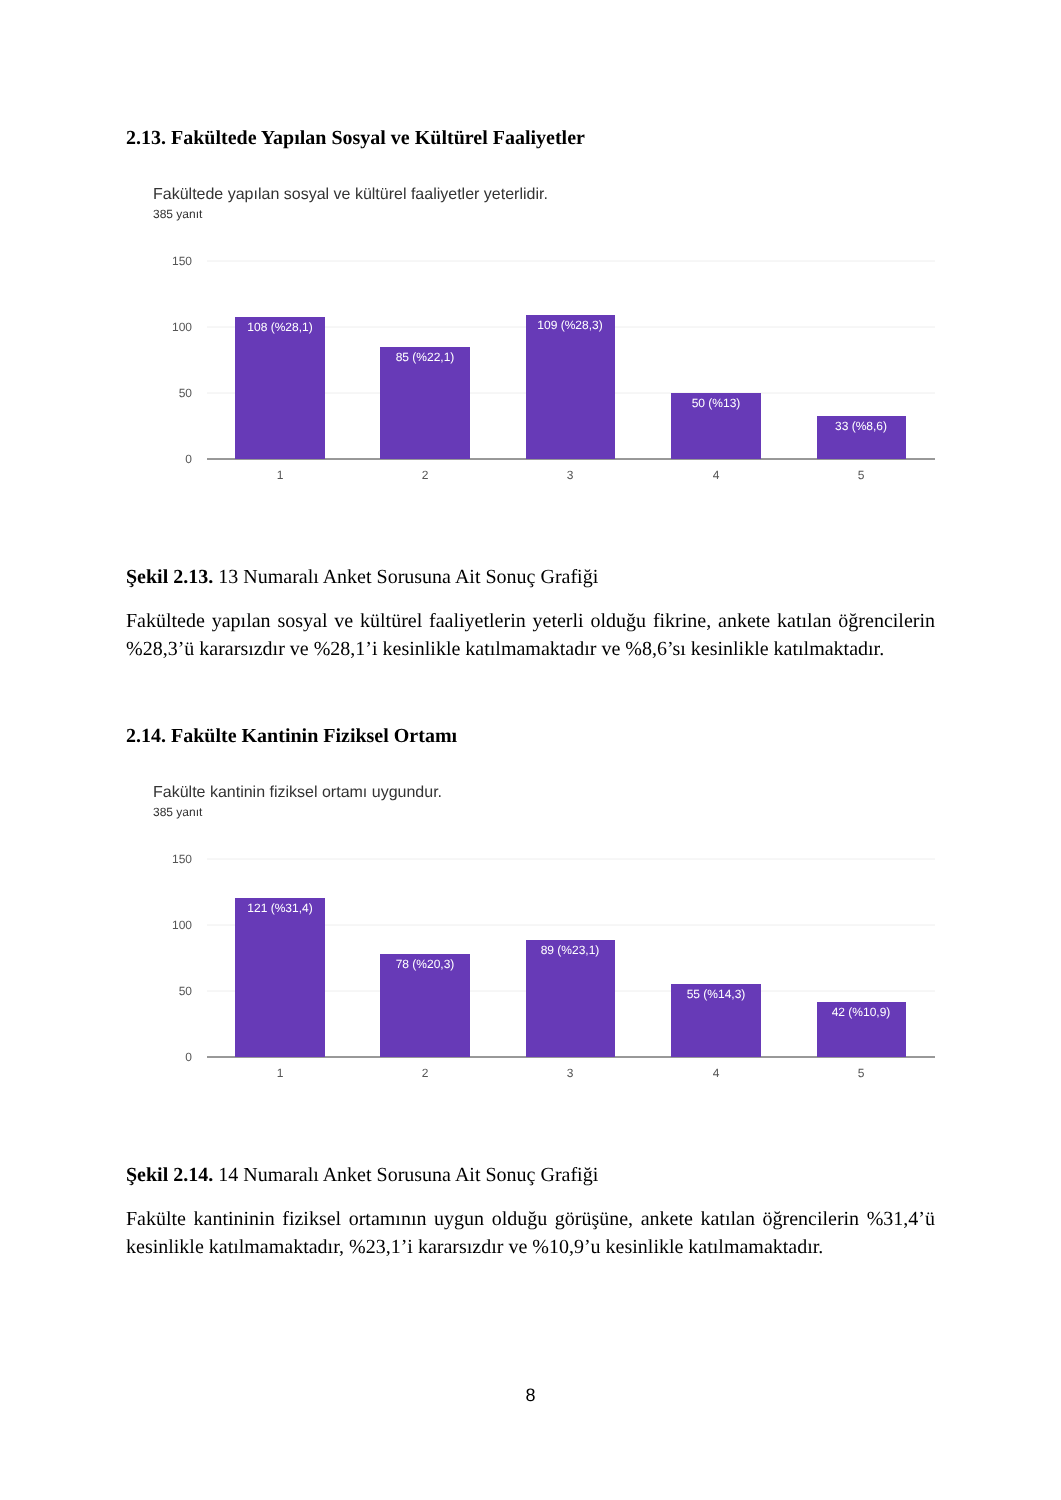2.13. Fakültede Yapılan Sosyal ve Kültürel Faaliyetler
Fakültede yapılan sosyal ve kültürel faaliyetler yeterlidir.
385 yanıt
150
100
50
0
108 (%28,1)
85 (%22,1)
109 (%28,3)
50 (%13)
33 (%8,6)
1
2
3
4
5
Şekil 2.13. 13 Numaralı Anket Sorusuna Ait Sonuç Grafiği
Fakültede yapılan sosyal ve kültürel faaliyetlerin yeterli olduğu fikrine, ankete katılan öğrencilerin %28,3’ü kararsızdır ve %28,1’i kesinlikle katılmamaktadır ve %8,6’sı kesinlikle katılmaktadır.
2.14. Fakülte Kantinin Fiziksel Ortamı
Fakülte kantinin fiziksel ortamı uygundur.
385 yanıt
150
100
50
0
121 (%31,4)
78 (%20,3)
89 (%23,1)
55 (%14,3)
42 (%10,9)
1
2
3
4
5
Şekil 2.14. 14 Numaralı Anket Sorusuna Ait Sonuç Grafiği
Fakülte kantininin fiziksel ortamının uygun olduğu görüşüne, ankete katılan öğrencilerin %31,4’ü kesinlikle katılmamaktadır, %23,1’i kararsızdır ve %10,9’u kesinlikle katılmamaktadır.
8